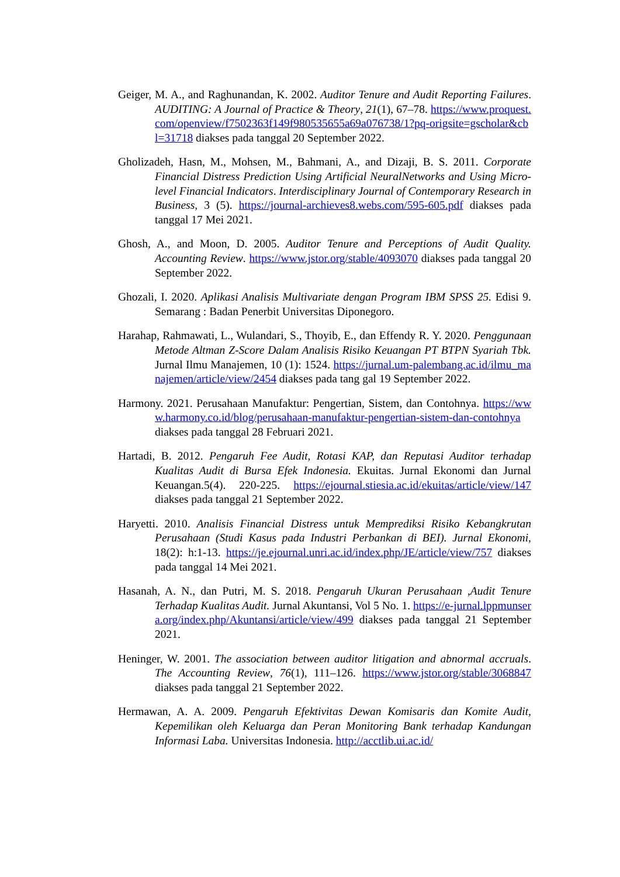Geiger, M. A., and Raghunandan, K. 2002. Auditor Tenure and Audit Reporting Failures. AUDITING: A Journal of Practice & Theory, 21(1), 67–78. https://www.proquest.com/openview/f7502363f149f980535655a69a076738/1?pq-origsite=gscholar&cbl=31718 diakses pada tanggal 20 September 2022.
Gholizadeh, Hasn, M., Mohsen, M., Bahmani, A., and Dizaji, B. S. 2011. Corporate Financial Distress Prediction Using Artificial NeuralNetworks and Using Micro-level Financial Indicators. Interdisciplinary Journal of Contemporary Research in Business, 3 (5). https://journal-archieves8.webs.com/595-605.pdf diakses pada tanggal 17 Mei 2021.
Ghosh, A., and Moon, D. 2005. Auditor Tenure and Perceptions of Audit Quality. Accounting Review. https://www.jstor.org/stable/4093070 diakses pada tanggal 20 September 2022.
Ghozali, I. 2020. Aplikasi Analisis Multivariate dengan Program IBM SPSS 25. Edisi 9. Semarang : Badan Penerbit Universitas Diponegoro.
Harahap, Rahmawati, L., Wulandari, S., Thoyib, E., dan Effendy R. Y. 2020. Penggunaan Metode Altman Z-Score Dalam Analisis Risiko Keuangan PT BTPN Syariah Tbk. Jurnal Ilmu Manajemen, 10 (1): 1524. https://jurnal.um-palembang.ac.id/ilmu_manajemen/article/view/2454 diakses pada tang gal 19 September 2022.
Harmony. 2021. Perusahaan Manufaktur: Pengertian, Sistem, dan Contohnya. https://www.harmony.co.id/blog/perusahaan-manufaktur-pengertian-sistem-dan-contohnya diakses pada tanggal 28 Februari 2021.
Hartadi, B. 2012. Pengaruh Fee Audit, Rotasi KAP, dan Reputasi Auditor terhadap Kualitas Audit di Bursa Efek Indonesia. Ekuitas. Jurnal Ekonomi dan Jurnal Keuangan.5(4). 220-225. https://ejournal.stiesia.ac.id/ekuitas/article/view/147 diakses pada tanggal 21 September 2022.
Haryetti. 2010. Analisis Financial Distress untuk Memprediksi Risiko Kebangkrutan Perusahaan (Studi Kasus pada Industri Perbankan di BEI). Jurnal Ekonomi, 18(2): h:1-13. https://je.ejournal.unri.ac.id/index.php/JE/article/view/757 diakses pada tanggal 14 Mei 2021.
Hasanah, A. N., dan Putri, M. S. 2018. Pengaruh Ukuran Perusahaan ,Audit Tenure Terhadap Kualitas Audit. Jurnal Akuntansi, Vol 5 No. 1. https://e-jurnal.lppmunsera.org/index.php/Akuntansi/article/view/499 diakses pada tanggal 21 September 2021.
Heninger, W. 2001. The association between auditor litigation and abnormal accruals. The Accounting Review, 76(1), 111–126. https://www.jstor.org/stable/3068847 diakses pada tanggal 21 September 2022.
Hermawan, A. A. 2009. Pengaruh Efektivitas Dewan Komisaris dan Komite Audit, Kepemilikan oleh Keluarga dan Peran Monitoring Bank terhadap Kandungan Informasi Laba. Universitas Indonesia. http://acctlib.ui.ac.id/